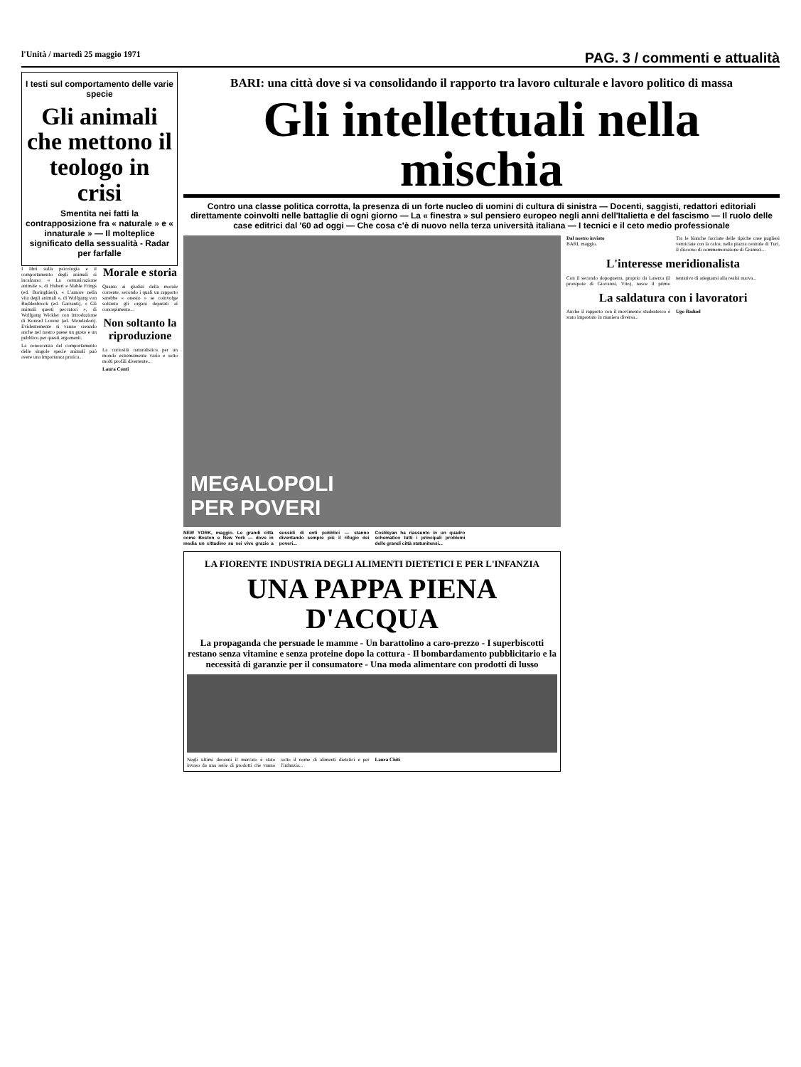l'Unità / martedì 25 maggio 1971 PAG. 3 / commenti e attualità
I testi sul comportamento delle varie specie
Gli animali che mettono il teologo in crisi
Smentita nei fatti la contrapposizione fra « naturale » e « innaturale » — Il molteplice significato della sessualità - Radar per farfalle
I libri sulla psicologia e il comportamento degli animali si incalzano: « La comunicazione animale », di Hubert e Mable Frings (ed. Boringhieri), « L'amore nella vita degli animali », di Wolfgang von Buddenbrock (ed. Garzanti), « Gli animali questi peccatori », di Wolfgang Wickler con introduzione di Konrad Lorenz (ed. Mondadori). Evidentemente si vanno creando anche nel nostro paese un gusto e un pubblico per questi argomenti.
La conoscenza del comportamento delle singole specie animali può avere una importanza pratica...
Morale e storia
Quanto ai giudizi della morale corrente, secondo i quali un rapporto sarebbe « onesto » se coinvolge soltanto gli organi deputati al concepimento...
Non soltanto la riproduzione
La curiosità naturalistica per un mondo estremamente vario e sotto molti profili divertente...
Laura Conti
BARI: una città dove si va consolidando il rapporto tra lavoro culturale e lavoro politico di massa
Gli intellettuali nella mischia
Contro una classe politica corrotta, la presenza di un forte nucleo di uomini di cultura di sinistra — Docenti, saggisti, redattori editoriali direttamente coinvolti nelle battaglie di ogni giorno — La « finestra » sul pensiero europeo negli anni dell'Italietta e del fascismo — Il ruolo delle case editrici dal '60 ad oggi — Che cosa c'è di nuovo nella terza università italiana — I tecnici e il ceto medio professionale
MEGALOPOLI
PER POVERI
NEW YORK, maggio. Le grandi città come Boston e New York — dove in media un cittadino su sei vive grazie a sussidi di enti pubblici — stanno diventando sempre più il rifugio dei poveri...
Costikyan ha riassunto in un quadro schematico tutti i principali problemi delle grandi città statunitensi...
LA FIORENTE INDUSTRIA DEGLI ALIMENTI DIETETICI E PER L'INFANZIA
UNA PAPPA PIENA D'ACQUA
La propaganda che persuade le mamme - Un barattolino a caro-prezzo - I superbiscotti restano senza vitamine e senza proteine dopo la cottura - Il bombardamento pubblicitario e la necessità di garanzie per il consumatore - Una moda alimentare con prodotti di lusso
Negli ultimi decenni il mercato è stato invaso da una serie di prodotti che vanno sotto il nome di alimenti dietetici e per l'infanzia...
Laura Chiti
Dal nostro inviato
BARI, maggio.
Tra le bianche facciate delle tipiche case pugliesi verniciate con la calce, nella piazza centrale di Turi, il discorso di commemorazione di Gramsci...
L'interesse meridionalista
Con il secondo dopoguerra, proprio da Laterza (il pronipote di Giovanni, Vito), nasce il primo tentativo di adeguarsi alla realtà nuova...
La saldatura con i lavoratori
Anche il rapporto con il movimento studentesco è stato impostato in maniera diversa...
Ugo Baduel